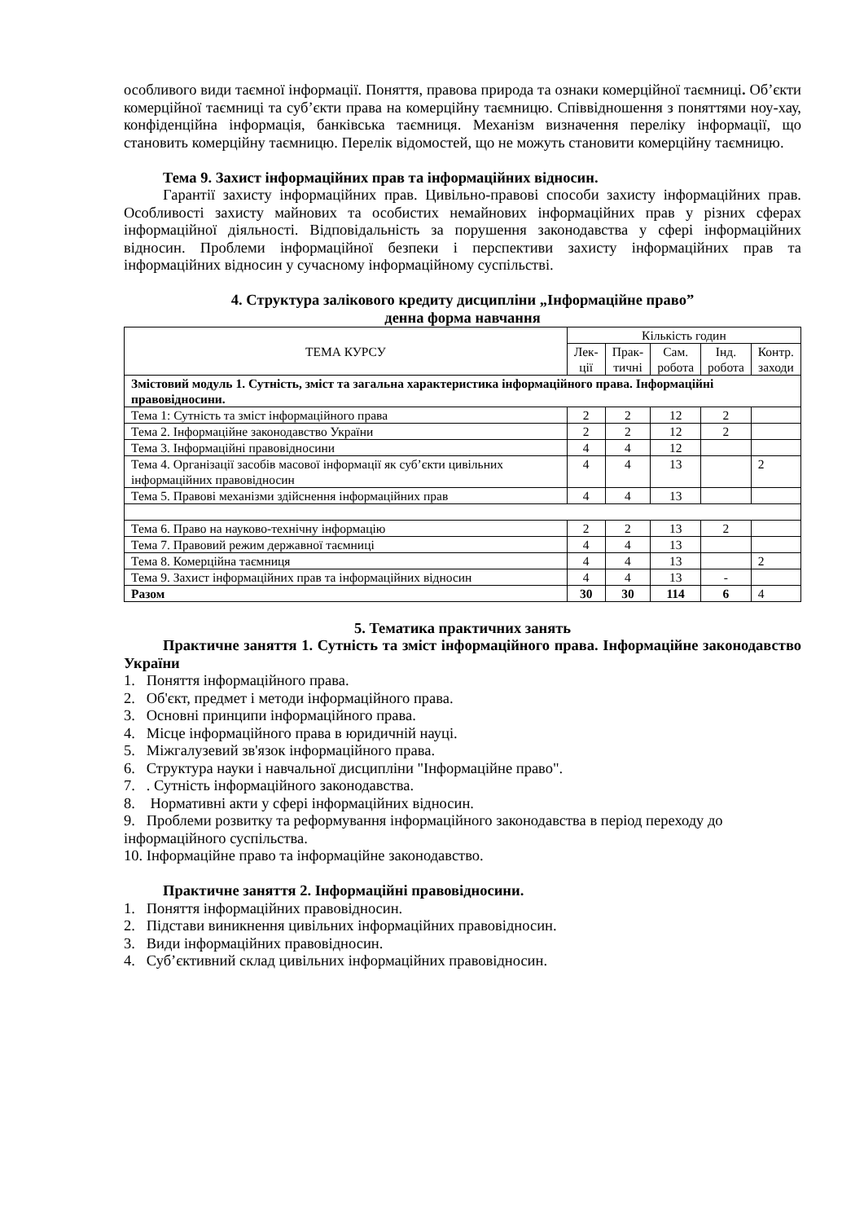особливого види таємної інформації. Поняття, правова природа та ознаки комерційної таємниці. Об’єкти комерційної таємниці та суб’єкти права на комерційну таємницю. Співвідношення з поняттями ноу-хау, конфіденційна інформація, банківська таємниця. Механізм визначення переліку інформації, що становить комерційну таємницю. Перелік відомостей, що не можуть становити комерційну таємницю.
Тема 9. Захист інформаційних прав та інформаційних відносин.
Гарантії захисту інформаційних прав. Цивільно-правові способи захисту інформаційних прав. Особливості захисту майнових та особистих немайнових інформаційних прав у різних сферах інформаційної діяльності. Відповідальність за порушення законодавства у сфері інформаційних відносин. Проблеми інформаційної безпеки і перспективи захисту інформаційних прав та інформаційних відносин у сучасному інформаційному суспільстві.
4. Структура залікового кредиту дисципліни „Інформаційне право”
денна форма навчання
| ТЕМА КУРСУ | Кількість годин | | | | |
| --- | --- | --- | --- | --- | --- |
| | Лек- ції | Прак- тичні | Сам. робота | Інд. робота | Контр. заходи |
| Змістовий модуль 1. Сутність, зміст та загальна характеристика інформаційного права. Інформаційні правовідносини. | | | | | |
| Тема 1: Сутність та зміст інформаційного права | 2 | 2 | 12 | 2 | |
| Тема 2. Інформаційне законодавство України | 2 | 2 | 12 | 2 | |
| Тема 3. Інформаційні правовідносини | 4 | 4 | 12 | | |
| Тема 4. Організації засобів масової інформації як суб’єкти цивільних інформаційних правовідносин | 4 | 4 | 13 | | 2 |
| Тема 5. Правові механізми здійснення інформаційних прав | 4 | 4 | 13 | | |
| Тема 6. Право на науково-технічну інформацію | 2 | 2 | 13 | 2 | |
| Тема 7. Правовий режим державної таємниці | 4 | 4 | 13 | | |
| Тема 8. Комерційна таємниця | 4 | 4 | 13 | | 2 |
| Тема 9. Захист інформаційних прав та інформаційних відносин | 4 | 4 | 13 | - | |
| Разом | 30 | 30 | 114 | 6 | 4 |
5. Тематика практичних занять
Практичне заняття 1. Сутність та зміст інформаційного права. Інформаційне законодавство України
1. Поняття інформаційного права.
2. Об'єкт, предмет і методи інформаційного права.
3. Основні принципи інформаційного права.
4. Місце інформаційного права в юридичній науці.
5. Міжгалузевий зв'язок інформаційного права.
6. Структура науки і навчальної дисципліни "Інформаційне право".
7. . Сутність інформаційного законодавства.
8. Нормативні акти у сфері інформаційних відносин.
9. Проблеми розвитку та реформування інформаційного законодавства в період переходу до інформаційного суспільства.
10. Інформаційне право та інформаційне законодавство.
Практичне заняття 2. Інформаційні правовідносини.
1. Поняття інформаційних правовідносин.
2. Підстави виникнення цивільних інформаційних правовідносин.
3. Види інформаційних правовідносин.
4. Суб’єктивний склад цивільних інформаційних правовідносин.